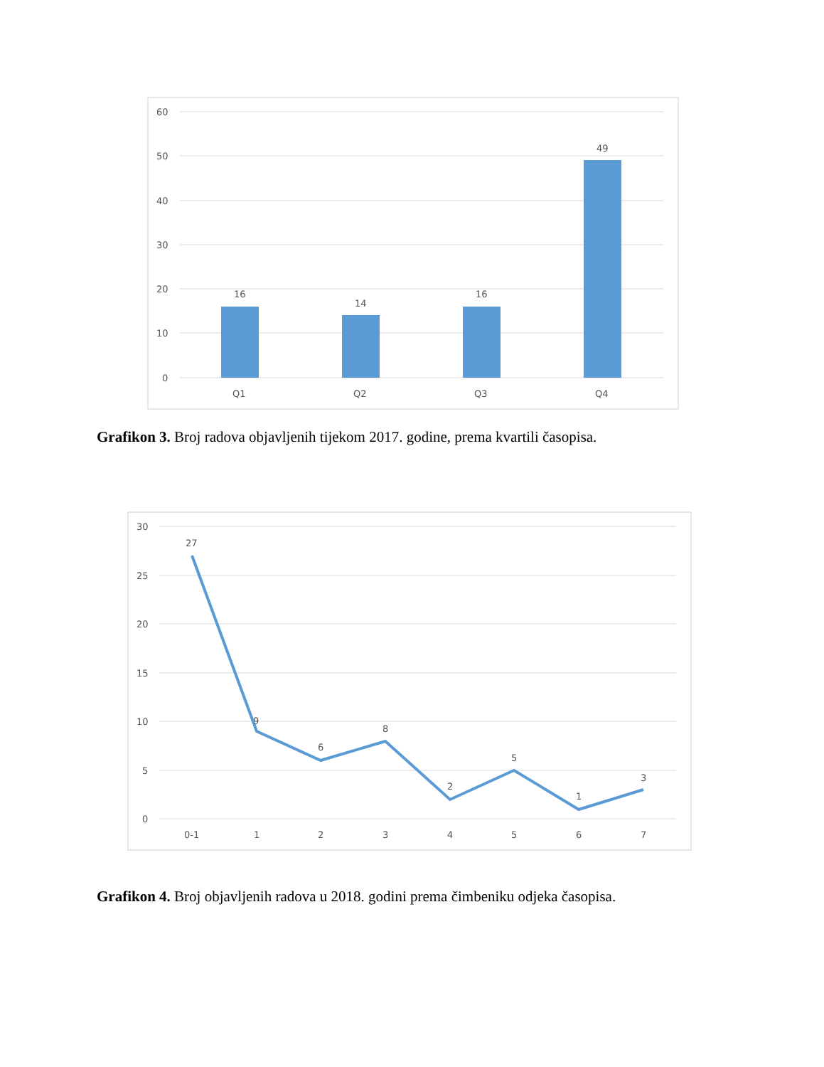60
50
40
30
20
10
0
16
14
16
49
Q1
Q2
Q3
Q4
Grafikon 3. Broj radova objavljenih tijekom 2017. godine, prema kvartili časopisa.
30
25
20
15
10
5
0
27
9
6
8
2
5
1
3
0-1
1
2
3
4
5
6
7
Grafikon 4. Broj objavljenih radova u 2018. godini prema čimbeniku odjeka časopisa.